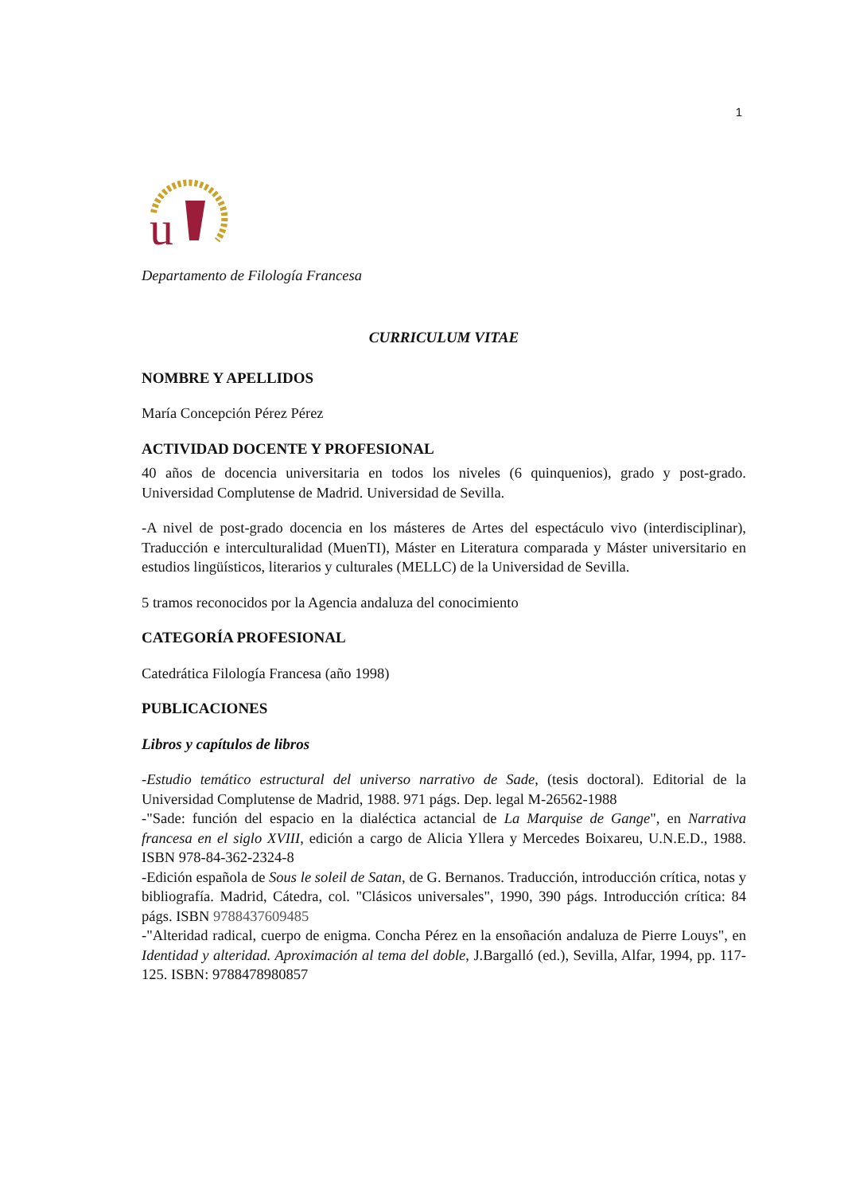1
u
Departamento de Filología Francesa
CURRICULUM VITAE
NOMBRE Y APELLIDOS
María Concepción Pérez Pérez
ACTIVIDAD DOCENTE Y PROFESIONAL
40 años de docencia universitaria en todos los niveles (6 quinquenios), grado y post-grado. Universidad Complutense de Madrid. Universidad de Sevilla.
-A nivel de post-grado docencia en los másteres de Artes del espectáculo vivo (interdisciplinar), Traducción e interculturalidad (MuenTI), Máster en Literatura comparada y Máster universitario en estudios lingüísticos, literarios y culturales (MELLC) de la Universidad de Sevilla.
5 tramos reconocidos por la Agencia andaluza del conocimiento
CATEGORÍA PROFESIONAL
Catedrática Filología Francesa (año 1998)
PUBLICACIONES
Libros y capítulos de libros
-Estudio temático estructural del universo narrativo de Sade, (tesis doctoral). Editorial de la Universidad Complutense de Madrid, 1988. 971 págs. Dep. legal M-26562-1988
-"Sade: función del espacio en la dialéctica actancial de La Marquise de Gange", en Narrativa francesa en el siglo XVIII, edición a cargo de Alicia Yllera y Mercedes Boixareu, U.N.E.D., 1988. ISBN 978-84-362-2324-8
-Edición española de Sous le soleil de Satan, de G. Bernanos. Traducción, introducción crítica, notas y bibliografía. Madrid, Cátedra, col. "Clásicos universales", 1990, 390 págs. Introducción crítica: 84 págs. ISBN 9788437609485
-"Alteridad radical, cuerpo de enigma. Concha Pérez en la ensoñación andaluza de Pierre Louys", en Identidad y alteridad. Aproximación al tema del doble, J.Bargalló (ed.), Sevilla, Alfar, 1994, pp. 117-125. ISBN: 9788478980857